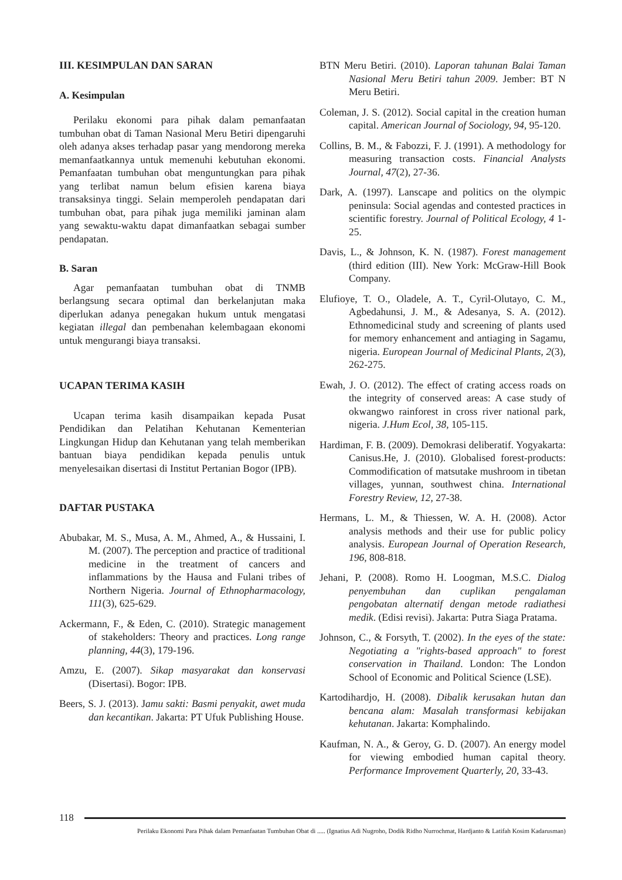III. KESIMPULAN DAN SARAN
A. Kesimpulan
Perilaku ekonomi para pihak dalam pemanfaatan tumbuhan obat di Taman Nasional Meru Betiri dipengaruhi oleh adanya akses terhadap pasar yang mendorong mereka memanfaatkannya untuk memenuhi kebutuhan ekonomi. Pemanfaatan tumbuhan obat menguntungkan para pihak yang terlibat namun belum efisien karena biaya transaksinya tinggi. Selain memperoleh pendapatan dari tumbuhan obat, para pihak juga memiliki jaminan alam yang sewaktu-waktu dapat dimanfaatkan sebagai sumber pendapatan.
B. Saran
Agar pemanfaatan tumbuhan obat di TNMB berlangsung secara optimal dan berkelanjutan maka diperlukan adanya penegakan hukum untuk mengatasi kegiatan illegal dan pembenahan kelembagaan ekonomi untuk mengurangi biaya transaksi.
UCAPAN TERIMA KASIH
Ucapan terima kasih disampaikan kepada Pusat Pendidikan dan Pelatihan Kehutanan Kementerian Lingkungan Hidup dan Kehutanan yang telah memberikan bantuan biaya pendidikan kepada penulis untuk menyelesaikan disertasi di Institut Pertanian Bogor (IPB).
DAFTAR PUSTAKA
Abubakar, M. S., Musa, A. M., Ahmed, A., & Hussaini, I. M. (2007). The perception and practice of traditional medicine in the treatment of cancers and inflammations by the Hausa and Fulani tribes of Northern Nigeria. Journal of Ethnopharmacology, 111(3), 625-629.
Ackermann, F., & Eden, C. (2010). Strategic management of stakeholders: Theory and practices. Long range planning, 44(3), 179-196.
Amzu, E. (2007). Sikap masyarakat dan konservasi (Disertasi). Bogor: IPB.
Beers, S. J. (2013). Jamu sakti: Basmi penyakit, awet muda dan kecantikan. Jakarta: PT Ufuk Publishing House.
BTN Meru Betiri. (2010). Laporan tahunan Balai Taman Nasional Meru Betiri tahun 2009. Jember: BT N Meru Betiri.
Coleman, J. S. (2012). Social capital in the creation human capital. American Journal of Sociology, 94, 95-120.
Collins, B. M., & Fabozzi, F. J. (1991). A methodology for measuring transaction costs. Financial Analysts Journal, 47(2), 27-36.
Dark, A. (1997). Lanscape and politics on the olympic peninsula: Social agendas and contested practices in scientific forestry. Journal of Political Ecology, 4 1-25.
Davis, L., & Johnson, K. N. (1987). Forest management (third edition (III). New York: McGraw-Hill Book Company.
Elufioye, T. O., Oladele, A. T., Cyril-Olutayo, C. M., Agbedahunsi, J. M., & Adesanya, S. A. (2012). Ethnomedicinal study and screening of plants used for memory enhancement and antiaging in Sagamu, nigeria. European Journal of Medicinal Plants, 2(3), 262-275.
Ewah, J. O. (2012). The effect of crating access roads on the integrity of conserved areas: A case study of okwangwo rainforest in cross river national park, nigeria. J.Hum Ecol, 38, 105-115.
Hardiman, F. B. (2009). Demokrasi deliberatif. Yogyakarta: Canisus.He, J. (2010). Globalised forest-products: Commodification of matsutake mushroom in tibetan villages, yunnan, southwest china. International Forestry Review, 12, 27-38.
Hermans, L. M., & Thiessen, W. A. H. (2008). Actor analysis methods and their use for public policy analysis. European Journal of Operation Research, 196, 808-818.
Jehani, P. (2008). Romo H. Loogman, M.S.C. Dialog penyembuhan dan cuplikan pengalaman pengobatan alternatif dengan metode radiathesi medik. (Edisi revisi). Jakarta: Putra Siaga Pratama.
Johnson, C., & Forsyth, T. (2002). In the eyes of the state: Negotiating a "rights-based approach" to forest conservation in Thailand. London: The London School of Economic and Political Science (LSE).
Kartodihardjo, H. (2008). Dibalik kerusakan hutan dan bencana alam: Masalah transformasi kebijakan kehutanan. Jakarta: Komphalindo.
Kaufman, N. A., & Geroy, G. D. (2007). An energy model for viewing embodied human capital theory. Performance Improvement Quarterly, 20, 33-43.
118
Perilaku Ekonomi Para Pihak dalam Pemanfaatan Tumbuhan Obat di ..... (Ignatius Adi Nugroho, Dodik Ridho Nurrochmat, Hardjanto & Latifah Kosim Kadarusman)